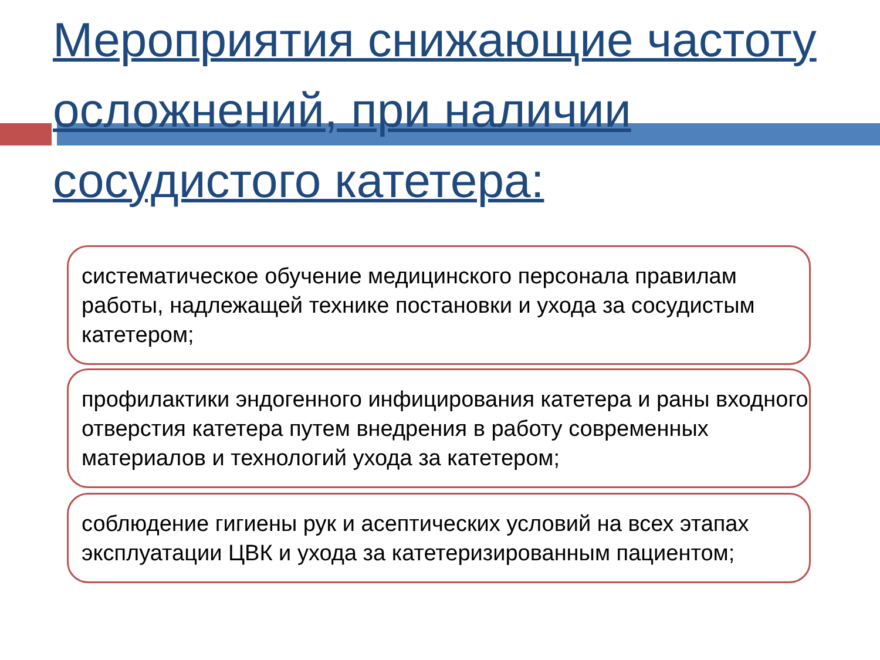Мероприятия снижающие частоту осложнений, при наличии сосудистого катетера:
систематическое обучение медицинского персонала правилам работы, надлежащей технике постановки и ухода за сосудистым катетером;
профилактики эндогенного инфицирования катетера и раны входного отверстия катетера путем внедрения в работу современных материалов и технологий ухода за катетером;
соблюдение гигиены рук и асептических условий на всех этапах эксплуатации ЦВК и ухода за катетеризированным пациентом;